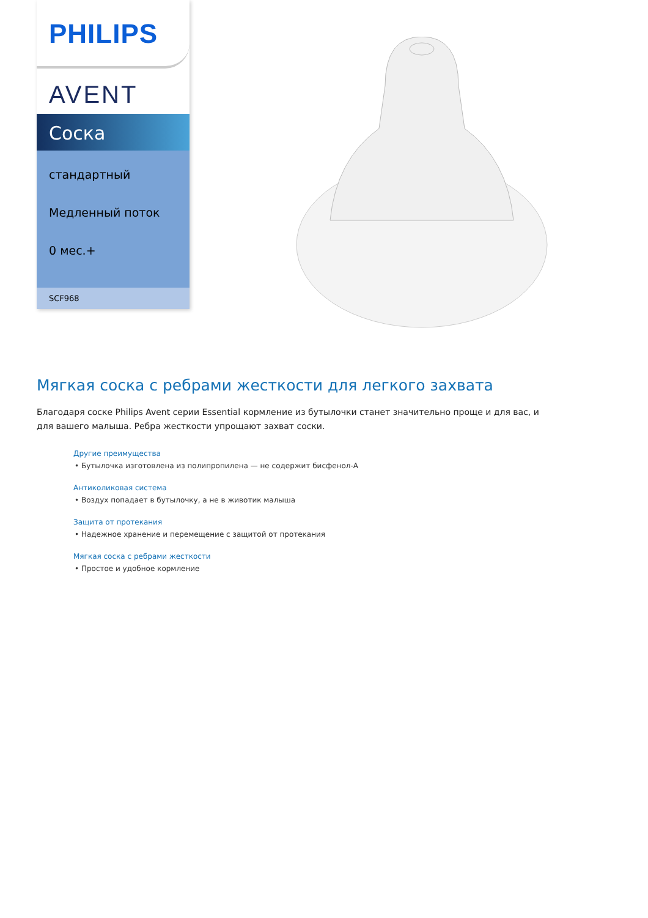PHILIPS
AVENT
Соска
стандартный
Медленный поток
0 мес.+
SCF968
Мягкая соска с ребрами жесткости для легкого захвата
Благодаря соске Philips Avent серии Essential кормление из бутылочки станет значительно проще и для вас, и для вашего малыша. Ребра жесткости упрощают захват соски.
Другие преимущества
• Бутылочка изготовлена из полипропилена — не содержит бисфенол-А
Антиколиковая система
• Воздух попадает в бутылочку, а не в животик малыша
Защита от протекания
• Надежное хранение и перемещение с защитой от протекания
Мягкая соска с ребрами жесткости
• Простое и удобное кормление